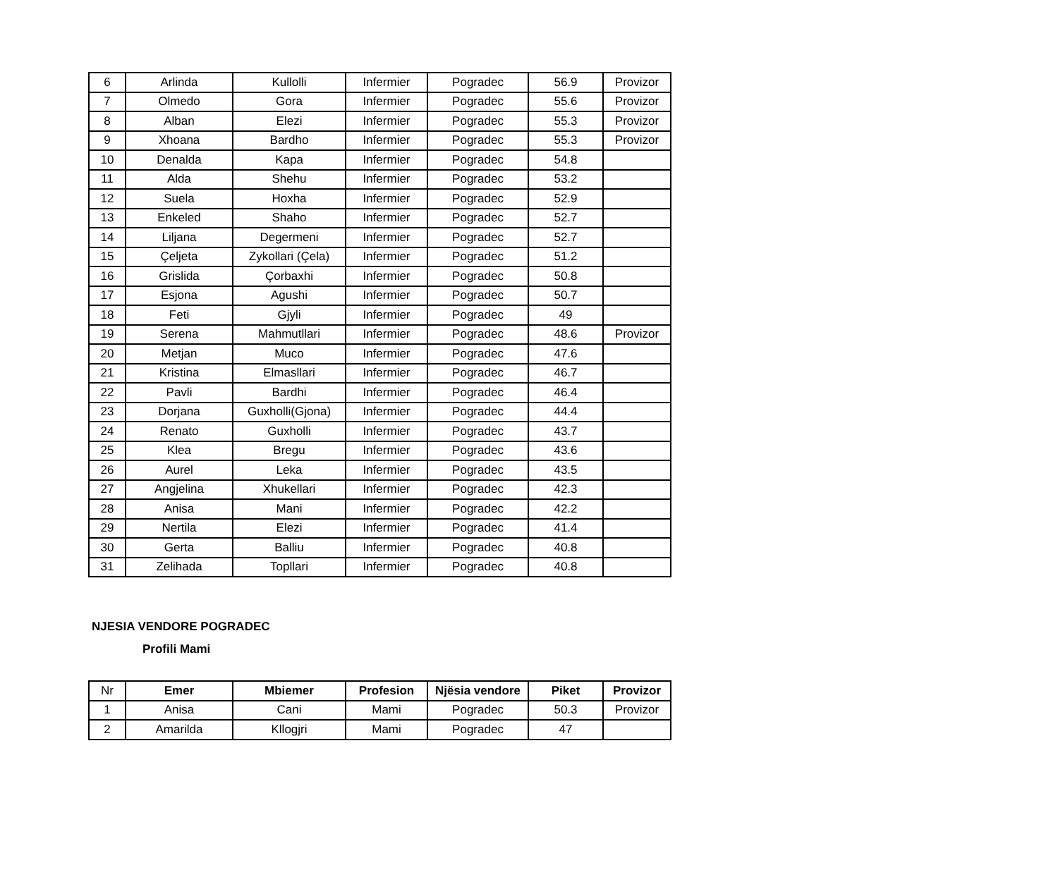| 6 | Arlinda | Kullolli | Infermier | Pogradec | 56.9 | Provizor |
| 7 | Olmedo | Gora | Infermier | Pogradec | 55.6 | Provizor |
| 8 | Alban | Elezi | Infermier | Pogradec | 55.3 | Provizor |
| 9 | Xhoana | Bardho | Infermier | Pogradec | 55.3 | Provizor |
| 10 | Denalda | Kapa | Infermier | Pogradec | 54.8 | |
| 11 | Alda | Shehu | Infermier | Pogradec | 53.2 | |
| 12 | Suela | Hoxha | Infermier | Pogradec | 52.9 | |
| 13 | Enkeled | Shaho | Infermier | Pogradec | 52.7 | |
| 14 | Liljana | Degermeni | Infermier | Pogradec | 52.7 | |
| 15 | Çeljeta | Zykollari (Çela) | Infermier | Pogradec | 51.2 | |
| 16 | Grislida | Çorbaxhi | Infermier | Pogradec | 50.8 | |
| 17 | Esjona | Agushi | Infermier | Pogradec | 50.7 | |
| 18 | Feti | Gjyli | Infermier | Pogradec | 49 | |
| 19 | Serena | Mahmutllari | Infermier | Pogradec | 48.6 | Provizor |
| 20 | Metjan | Muco | Infermier | Pogradec | 47.6 | |
| 21 | Kristina | Elmasllari | Infermier | Pogradec | 46.7 | |
| 22 | Pavli | Bardhi | Infermier | Pogradec | 46.4 | |
| 23 | Dorjana | Guxholli(Gjona) | Infermier | Pogradec | 44.4 | |
| 24 | Renato | Guxholli | Infermier | Pogradec | 43.7 | |
| 25 | Klea | Bregu | Infermier | Pogradec | 43.6 | |
| 26 | Aurel | Leka | Infermier | Pogradec | 43.5 | |
| 27 | Angjelina | Xhukellari | Infermier | Pogradec | 42.3 | |
| 28 | Anisa | Mani | Infermier | Pogradec | 42.2 | |
| 29 | Nertila | Elezi | Infermier | Pogradec | 41.4 | |
| 30 | Gerta | Balliu | Infermier | Pogradec | 40.8 | |
| 31 | Zelihada | Topllari | Infermier | Pogradec | 40.8 | |
NJESIA VENDORE POGRADEC
Profili Mami
| Nr | Emer | Mbiemer | Profesion | Njësia vendore | Piket | Provizor |
| 1 | Anisa | Cani | Mami | Pogradec | 50.3 | Provizor |
| 2 | Amarilda | Kllogjri | Mami | Pogradec | 47 | |